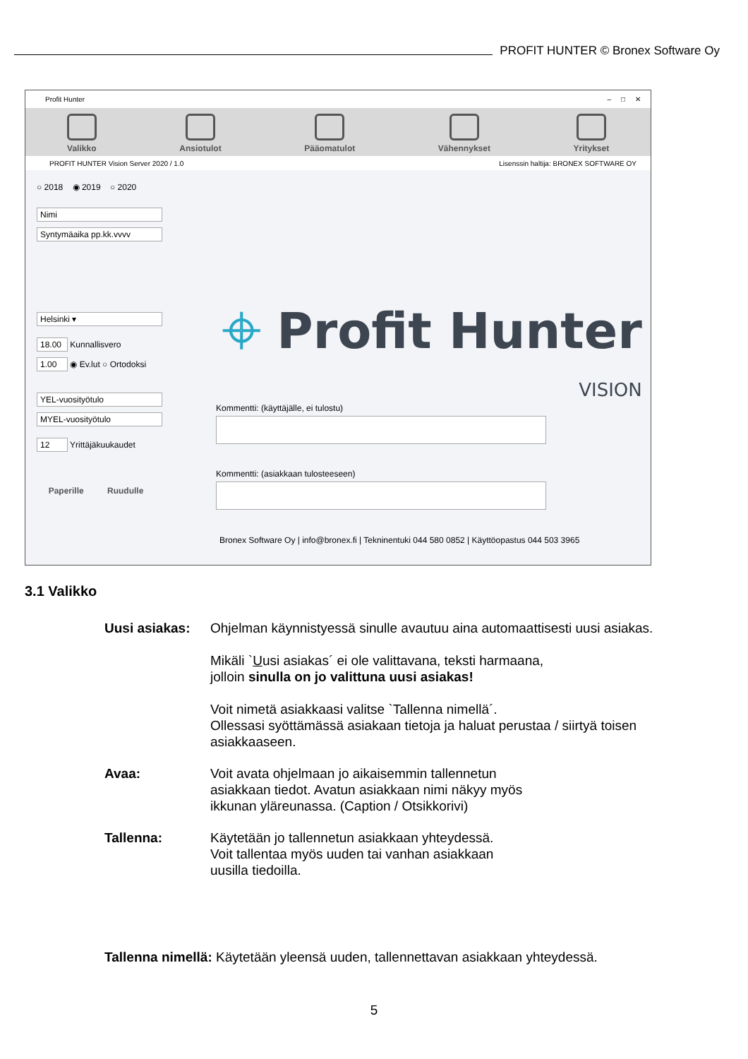PROFIT HUNTER © Bronex Software Oy
Profit Hunter – □ ✕
Valikko
Ansiotulot
Pääomatulot
Vähennykset
Yritykset
PROFIT HUNTER Vision Server 2020 / 1.0 Lisenssin haltija: BRONEX SOFTWARE OY
○ 2018 ◉ 2019 ○ 2020
Nimi
Syntymäaika pp.kk.vvvv
Helsinki ▾
18.00 Kunnallisvero
1.00 ◉ Ev.lut ○ Ortodoksi
YEL-vuosityötulo
MYEL-vuosityötulo
12 Yrittäjäkuukaudet
Paperille Ruudulle
⌖ Profit Hunter
VISION
Kommentti: (käyttäjälle, ei tulostu)
Kommentti: (asiakkaan tulosteeseen)
Bronex Software Oy | info@bronex.fi | Tekninentuki 044 580 0852 | Käyttöopastus 044 503 3965
3.1 Valikko
Uusi asiakas: Ohjelman käynnistyessä sinulle avautuu aina automaattisesti uusi asiakas.
Mikäli `Uusi asiakas´ ei ole valittavana, teksti harmaana,
jolloin sinulla on jo valittuna uusi asiakas!
Voit nimetä asiakkaasi valitse `Tallenna nimellä´.
Ollessasi syöttämässä asiakaan tietoja ja haluat perustaa / siirtyä toisen asiakkaaseen.
Avaa: Voit avata ohjelmaan jo aikaisemmin tallennetun
asiakkaan tiedot. Avatun asiakkaan nimi näkyy myös
ikkunan yläreunassa. (Caption / Otsikkorivi)
Tallenna: Käytetään jo tallennetun asiakkaan yhteydessä.
Voit tallentaa myös uuden tai vanhan asiakkaan
uusilla tiedoilla.
Tallenna nimellä: Käytetään yleensä uuden, tallennettavan asiakkaan yhteydessä.
5